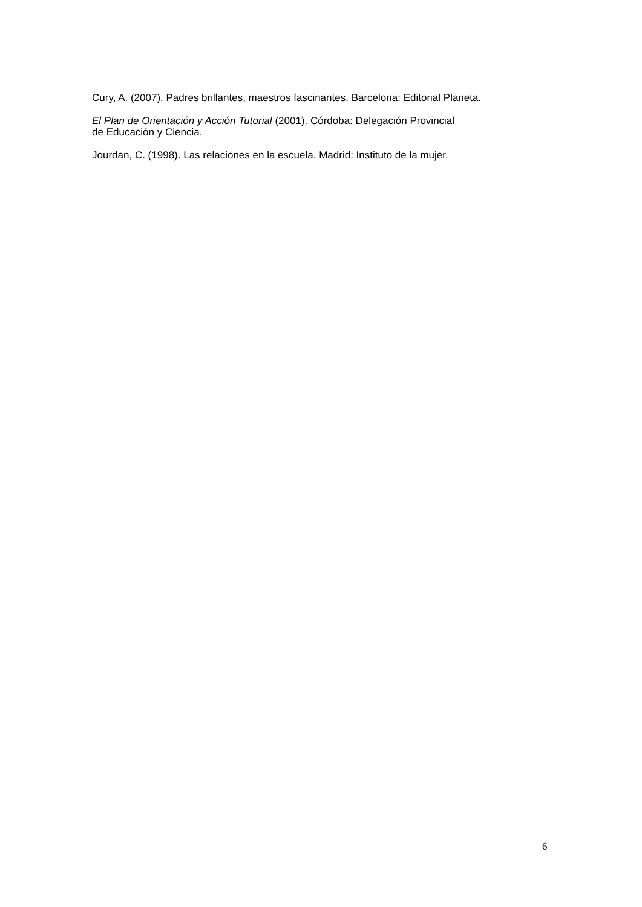Cury, A. (2007). Padres brillantes, maestros fascinantes. Barcelona: Editorial Planeta.
El Plan de Orientación y Acción Tutorial (2001). Córdoba: Delegación Provincial
de Educación y Ciencia.
Jourdan, C. (1998). Las relaciones en la escuela. Madrid: Instituto de la mujer.
6